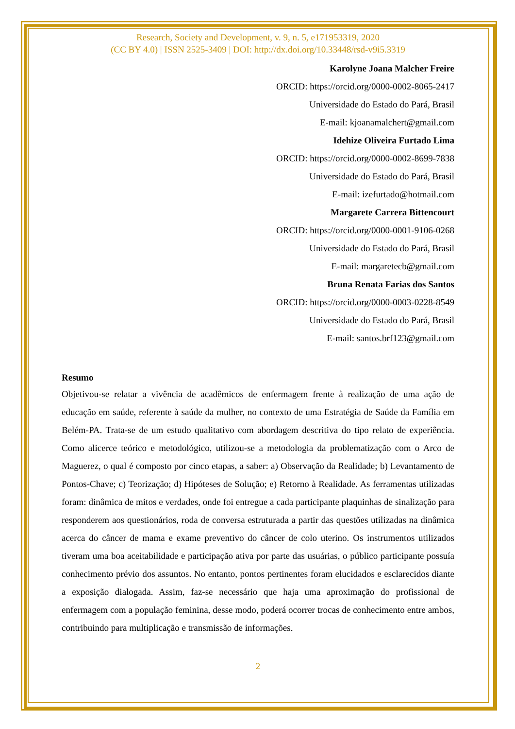Research, Society and Development, v. 9, n. 5, e171953319, 2020
(CC BY 4.0) | ISSN 2525-3409 | DOI: http://dx.doi.org/10.33448/rsd-v9i5.3319
Karolyne Joana Malcher Freire
ORCID: https://orcid.org/0000-0002-8065-2417
Universidade do Estado do Pará, Brasil
E-mail: kjoanamalchert@gmail.com
Idehize Oliveira Furtado Lima
ORCID: https://orcid.org/0000-0002-8699-7838
Universidade do Estado do Pará, Brasil
E-mail: izefurtado@hotmail.com
Margarete Carrera Bittencourt
ORCID: https://orcid.org/0000-0001-9106-0268
Universidade do Estado do Pará, Brasil
E-mail: margaretecb@gmail.com
Bruna Renata Farias dos Santos
ORCID: https://orcid.org/0000-0003-0228-8549
Universidade do Estado do Pará, Brasil
E-mail: santos.brf123@gmail.com
Resumo
Objetivou-se relatar a vivência de acadêmicos de enfermagem frente à realização de uma ação de educação em saúde, referente à saúde da mulher, no contexto de uma Estratégia de Saúde da Família em Belém-PA. Trata-se de um estudo qualitativo com abordagem descritiva do tipo relato de experiência. Como alicerce teórico e metodológico, utilizou-se a metodologia da problematização com o Arco de Maguerez, o qual é composto por cinco etapas, a saber: a) Observação da Realidade; b) Levantamento de Pontos-Chave; c) Teorização; d) Hipóteses de Solução; e) Retorno à Realidade. As ferramentas utilizadas foram: dinâmica de mitos e verdades, onde foi entregue a cada participante plaquinhas de sinalização para responderem aos questionários, roda de conversa estruturada a partir das questões utilizadas na dinâmica acerca do câncer de mama e exame preventivo do câncer de colo uterino. Os instrumentos utilizados tiveram uma boa aceitabilidade e participação ativa por parte das usuárias, o público participante possuía conhecimento prévio dos assuntos. No entanto, pontos pertinentes foram elucidados e esclarecidos diante a exposição dialogada. Assim, faz-se necessário que haja uma aproximação do profissional de enfermagem com a população feminina, desse modo, poderá ocorrer trocas de conhecimento entre ambos, contribuindo para multiplicação e transmissão de informações.
2